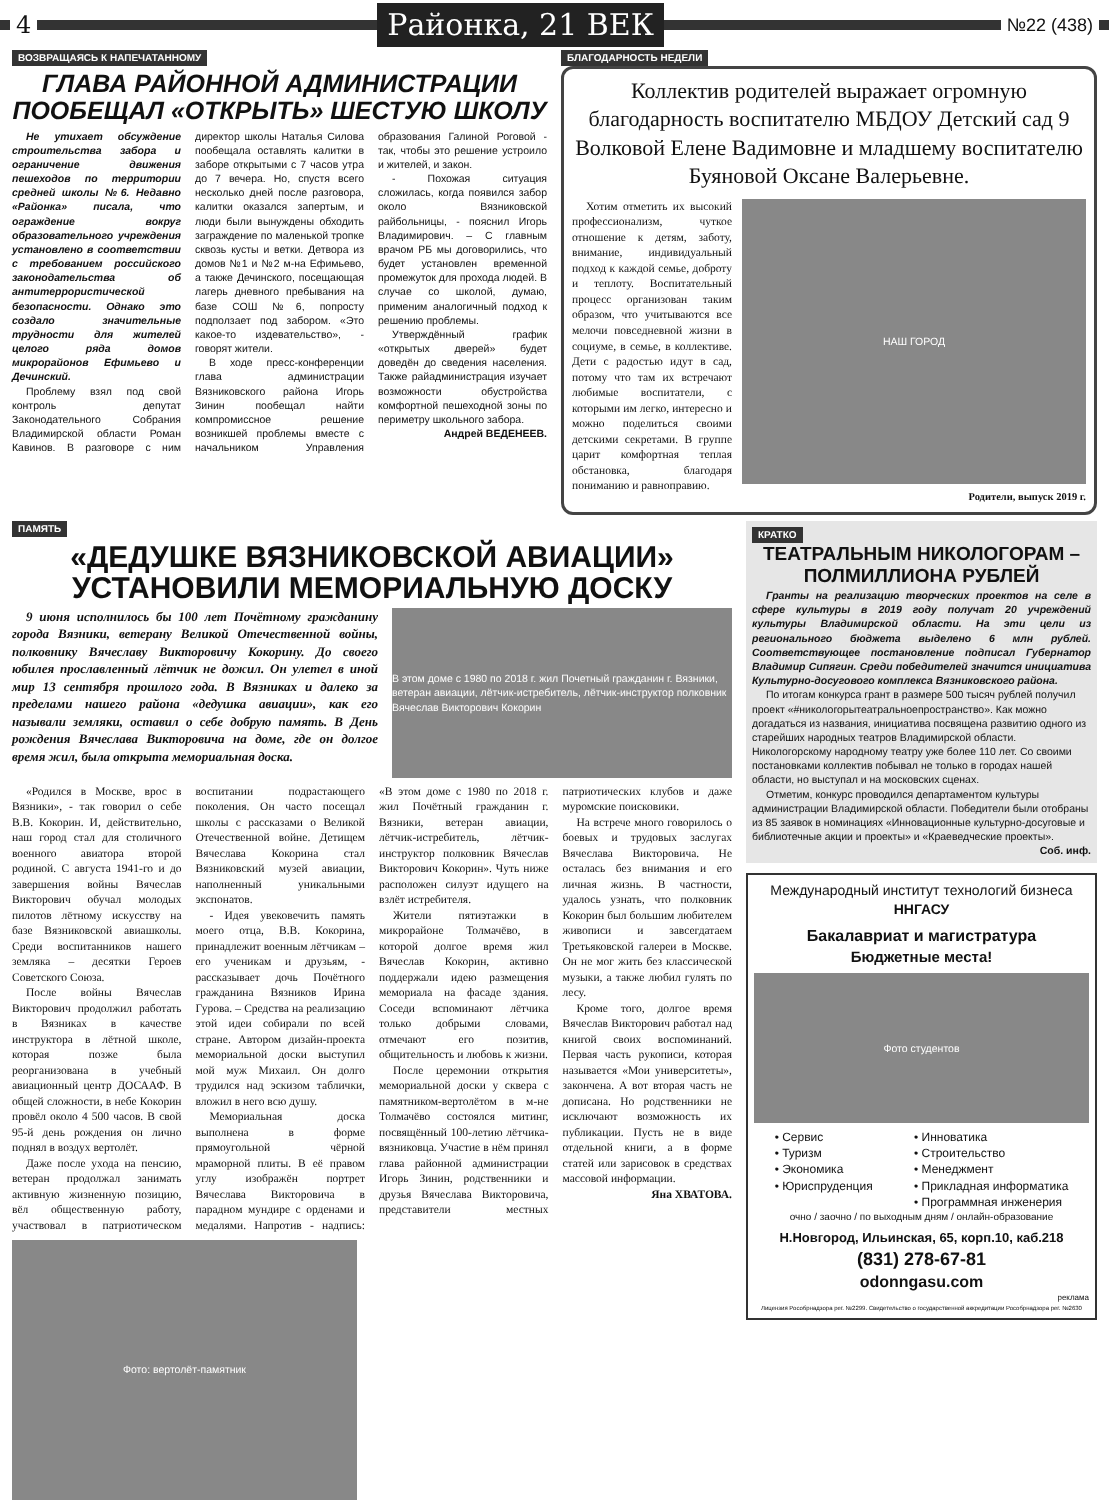4 Районка, 21 ВЕК №22 (438)
ВОЗВРАЩАЯСЬ К НАПЕЧАТАННОМУ
ГЛАВА РАЙОННОЙ АДМИНИСТРАЦИИ ПООБЕЩАЛ «ОТКРЫТЬ» ШЕСТУЮ ШКОЛУ
Не утихает обсуждение строительства забора и ограничение движения пешеходов по территории средней школы №6. Недавно «Районка» писала, что ограждение вокруг образовательного учреждения установлено в соответствии с требованием российского законодательства об антитеррористической безопасности. Однако это создало значительные трудности для жителей целого ряда домов микрорайонов Ефимьево и Дечинский.
Проблему взял под свой контроль депутат Законодательного Собрания Владимирской области Роман Кавинов. В разговоре с ним директор школы Наталья Силова пообещала оставлять калитки в заборе открытыми с 7 часов утра до 7 вечера. Но, спустя всего несколько дней после разговора, калитки оказался запертым, и люди были вынуждены обходить заграждение по маленькой тропке сквозь кусты и ветки. Детвора из домов №1 и №2 м-на Ефимьево, а также Дечинского, посещающая лагерь дневного пребывания на базе СОШ №6, попросту подползает под забором. «Это какое-то издевательство», - говорят жители.
В ходе пресс-конференции глава администрации Вязниковского района Игорь Зинин пообещал найти компромиссное решение возникшей проблемы вместе с начальником Управления образования Галиной Роговой - так, чтобы это решение устроило и жителей, и закон.
- Похожая ситуация сложилась, когда появился забор около Вязниковской райбольницы, - пояснил Игорь Владимирович. – С главным врачом РБ мы договорились, что будет установлен временной промежуток для прохода людей. В случае со школой, думаю, применим аналогичный подход к решению проблемы.
Утверждённый график «открытых дверей» будет доведён до сведения населения. Также райадминистрация изучает возможности обустройства комфортной пешеходной зоны по периметру школьного забора.
Андрей ВЕДЕНЕЕВ.
БЛАГОДАРНОСТЬ НЕДЕЛИ
Коллектив родителей выражает огромную благодарность воспитателю МБДОУ Детский сад 9 Волковой Елене Вадимовне и младшему воспитателю Буяновой Оксане Валерьевне.
Хотим отметить их высокий профессионализм, чуткое отношение к детям, заботу, внимание, индивидуальный подход к каждой семье, доброту и теплоту. Воспитательный процесс организован таким образом, что учитываются все мелочи повседневной жизни в социуме, в семье, в коллективе. Дети с радостью идут в сад, потому что там их встречают любимые воспитатели, с которыми им легко, интересно и можно поделиться своими детскими секретами. В группе царит комфортная теплая обстановка, благодаря пониманию и равноправию.
НАШ ГОРОД
Родители, выпуск 2019 г.
ПАМЯТЬ
«ДЕДУШКЕ ВЯЗНИКОВСКОЙ АВИАЦИИ»
УСТАНОВИЛИ МЕМОРИАЛЬНУЮ ДОСКУ
9 июня исполнилось бы 100 лет Почётному гражданину города Вязники, ветерану Великой Отечественной войны, полковнику Вячеславу Викторовичу Кокорину. До своего юбилея прославленный лётчик не дожил. Он улетел в иной мир 13 сентября прошлого года. В Вязниках и далеко за пределами нашего района «дедушка авиации», как его называли земляки, оставил о себе добрую память. В День рождения Вячеслава Викторовича на доме, где он долгое время жил, была открыта мемориальная доска.
В этом доме с 1980 по 2018 г. жил Почетный гражданин г. Вязники, ветеран авиации, лётчик-истребитель, лётчик-инструктор полковник Вячеслав Викторович Кокорин
«Родился в Москве, врос в Вязники», - так говорил о себе В.В. Кокорин. И, действительно, наш город стал для столичного военного авиатора второй родиной. С августа 1941-го и до завершения войны Вячеслав Викторович обучал молодых пилотов лётному искусству на базе Вязниковской авиашколы. Среди воспитанников нашего земляка – десятки Героев Советского Союза.
После войны Вячеслав Викторович продолжил работать в Вязниках в качестве инструктора в лётной школе, которая позже была реорганизована в учебный авиационный центр ДОСААФ. В общей сложности, в небе Кокорин провёл около 4 500 часов. В свой 95-й день рождения он лично поднял в воздух вертолёт.
Даже после ухода на пенсию, ветеран продолжал занимать активную жизненную позицию, вёл общественную работу, участвовал в патриотическом воспитании подрастающего поколения. Он часто посещал школы с рассказами о Великой Отечественной войне. Детищем Вячеслава Кокорина стал Вязниковский музей авиации, наполненный уникальными экспонатов.
- Идея увековечить память моего отца, В.В. Кокорина, принадлежит военным лётчикам – его ученикам и друзьям, - рассказывает дочь Почётного гражданина Вязников Ирина Гурова. – Средства на реализацию этой идеи собирали по всей стране. Автором дизайн-проекта мемориальной доски выступил мой муж Михаил. Он долго трудился над эскизом таблички, вложил в него всю душу.
Мемориальная доска выполнена в форме прямоугольной чёрной мраморной плиты. В её правом углу изображён портрет Вячеслава Викторовича в парадном мундире с орденами и медалями. Напротив - надпись: «В этом доме с 1980 по 2018 г. жил Почётный гражданин г. Вязники, ветеран авиации, лётчик-истребитель, лётчик-инструктор полковник Вячеслав Викторович Кокорин». Чуть ниже расположен силуэт идущего на взлёт истребителя.
Жители пятиэтажки в микрорайоне Толмачёво, в которой долгое время жил Вячеслав Кокорин, активно поддержали идею размещения мемориала на фасаде здания. Соседи вспоминают лётчика только добрыми словами, отмечают его позитив, общительность и любовь к жизни.
После церемонии открытия мемориальной доски у сквера с памятником-вертолётом в м-не Толмачёво состоялся митинг, посвящённый 100-летию лётчика-вязниковца. Участие в нём принял глава районной администрации Игорь Зинин, родственники и друзья Вячеслава Викторовича, представители местных патриотических клубов и даже муромские поисковики.
На встрече много говорилось о боевых и трудовых заслугах Вячеслава Викторовича. Не осталась без внимания и его личная жизнь. В частности, удалось узнать, что полковник Кокорин был большим любителем живописи и завсегдатаем Третьяковской галереи в Москве. Он не мог жить без классической музыки, а также любил гулять по лесу.
Кроме того, долгое время Вячеслав Викторович работал над книгой своих воспоминаний. Первая часть рукописи, которая называется «Мои университеты», закончена. А вот вторая часть не дописана. Но родственники не исключают возможность их публикации. Пусть не в виде отдельной книги, а в форме статей или зарисовок в средствах массовой информации.
Яна ХВАТОВА.
Фото: вертолёт-памятник
КРАТКО
ТЕАТРАЛЬНЫМ НИКОЛОГОРАМ – ПОЛМИЛЛИОНА РУБЛЕЙ
Гранты на реализацию творческих проектов на селе в сфере культуры в 2019 году получат 20 учреждений культуры Владимирской области. На эти цели из регионального бюджета выделено 6 млн рублей. Соответствующее постановление подписал Губернатор Владимир Сипягин. Среди победителей значится инициатива Культурно-досугового комплекса Вязниковского района.
По итогам конкурса грант в размере 500 тысяч рублей получил проект «#никологорытеатральноепространство». Как можно догадаться из названия, инициатива посвящена развитию одного из старейших народных театров Владимирской области. Никологорскому народному театру уже более 110 лет. Со своими постановками коллектив побывал не только в городах нашей области, но выступал и на московских сценах.
Отметим, конкурс проводился департаментом культуры администрации Владимирской области. Победители были отобраны из 85 заявок в номинациях «Инновационные культурно-досуговые и библиотечные акции и проекты» и «Краеведческие проекты».
Соб. инф.
Международный институт технологий бизнеса ННГАСУ
Бакалавриат и магистратура
Бюджетные места!
Фото студентов
• Сервис
• Туризм
• Экономика
• Юриспруденция
• Инноватика
• Строительство
• Менеджмент
• Прикладная информатика
• Программная инженерия
очно / заочно / по выходным дням / онлайн-образование
Н.Новгород, Ильинская, 65, корп.10, каб.218
(831) 278-67-81
odonngasu.com
реклама
Лицензия Рособрнадзора рег. №2299. Свидетельство о государственной аккредитации Рособрнадзора рег. №2630